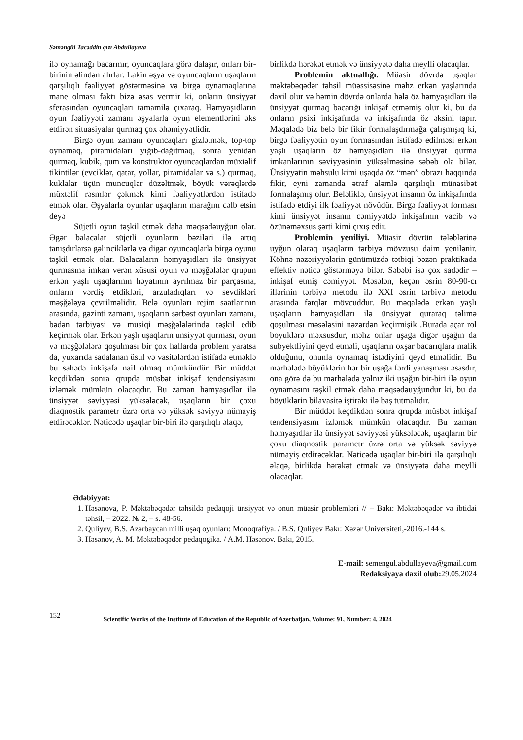Səməngül Tacəddin qızı Abdullayeva
ilə oynamağı bacarmır, oyuncaqlara görə dalaşır, onları bir-birinin əlindən alırlar. Lakin əşya və oyuncaqların uşaqların qarşılıqlı fəaliyyət göstərməsinə və birgə oynamaqlarına mane olması faktı bizə əsas vermir ki, onların ünsiyyət sferasından oyuncaqları tamamilə çıxaraq. Həmyaşıdların oyun fəaliyyəti zamanı əşyalarla oyun elementlərini əks etdirən situasiyalar qurmaq çox əhəmiyyətlidir.
Birgə oyun zamanı oyuncaqları gizlətmək, top-top oynamaq, piramidaları yığıb-dağıtmaq, sonra yenidən qurmaq, kubik, qum və konstruktor oyuncaqlardan müxtəlif tikintilər (evciklər, qatar, yollar, piramidalar və s.) qurmaq, kuklalar üçün muncuqlar düzəltmək, böyük vərəqlərdə müxtəlif rəsmlər çəkmək kimi fəaliyyətlərdən istifadə etmək olar. Əşyalarla oyunlar uşaqların marağını cəlb etsin deyə
Süjetli oyun təşkil etmək daha məqsədəuyğun olar. Əgər balacalar süjetli oyunların bəziləri ilə artıq tanışdırlarsa gəlinciklərlə və digər oyuncaqlarla birgə oyunu təşkil etmək olar. Balacaların həmyaşıdları ilə ünsiyyət qurmasına imkan verən xüsusi oyun və məşğələlər qrupun erkən yaşlı uşaqlarının həyatının ayrılmaz bir parçasına, onların vərdiş etdikləri, arzuladıqları və sevdikləri məşğələyə çevrilməlidir. Belə oyunları rejim saatlarının arasında, gəzinti zamanı, uşaqların sərbəst oyunları zamanı, bədən tərbiyəsi və musiqi məşğələlərində təşkil edib keçirmək olar. Erkən yaşlı uşaqların ünsiyyət qurması, oyun və məşğələlərə qoşulması bir çox hallarda problem yaratsa da, yuxarıda sadalanan üsul və vasitələrdən istifadə etməklə bu sahədə inkişafa nail olmaq mümkündür. Bir müddət keçdikdən sonra qrupda müsbət inkişaf tendensiyasını izləmək mümkün olacaqdır. Bu zaman həmyaşıdlar ilə ünsiyyət səviyyəsi yüksələcək, uşaqların bir çoxu diaqnostik parametr üzrə orta və yüksək səviyyə nümayiş etdirəcəklər. Nəticədə uşaqlar bir-biri ilə qarşılıqlı əlaqə,
birlikdə hərəkət etmək və ünsiyyətə daha meylli olacaqlar.
Problemin aktuallığı. Müasir dövrdə uşaqlar məktəbəqədər təhsil müəssisəsinə məhz erkən yaşlarında daxil olur və həmin dövrdə onlarda hələ öz həmyaşıdları ilə ünsiyyət qurmaq bacarığı inkişaf etməmiş olur ki, bu da onların psixi inkişafında və inkişafında öz əksini tapır. Məqalədə biz belə bir fikir formalaşdırmağa çalışmışıq ki, birgə fəaliyyətin oyun formasından istifadə edilməsi erkən yaşlı uşaqların öz həmyaşıdları ilə ünsiyyət qurma imkanlarının səviyyəsinin yüksəlməsinə səbəb ola bilər. Ünsiyyətin məhsulu kimi uşaqda öz “mən” obrazı haqqında fikir, eyni zamanda ətraf aləmlə qarşılıqlı münasibət formalaşmış olur. Beləliklə, ünsiyyət insanın öz inkişafında istifadə etdiyi ilk fəaliyyət növüdür. Birgə fəaliyyət forması kimi ünsiyyət insanın cəmiyyətdə inkişafının vacib və özünəməxsus şərti kimi çıxış edir.
Problemin yeniliyi. Müasir dövrün tələblərinə uyğun olaraq uşaqların tərbiyə mövzusu daim yenilənir. Köhnə nəzəriyyələrin günümüzdə tətbiqi bəzən praktikada effektiv nəticə göstərməyə bilər. Səbəbi isə çox sadədir – inkişaf etmiş cəmiyyət. Məsələn, keçən əsrin 80-90-cı illərinin tərbiyə metodu ilə XXI əsrin tərbiyə metodu arasında fərqlər mövcuddur. Bu məqalədə erkən yaşlı uşaqların həmyaşıdları ilə ünsiyyət quraraq təlimə qoşulması məsələsini nəzərdən keçirmişik .Burada açar rol böyüklərə məxsusdur, məhz onlar uşağa digər uşağın da subyektliyini qeyd etməli, uşaqların oxşar bacarıqlara malik olduğunu, onunla oynamaq istədiyini qeyd etməlidir. Bu mərhələdə böyüklərin hər bir uşağa fərdi yanaşması əsasdır, ona görə də bu mərhələdə yalnız iki uşağın bir-biri ilə oyun oynamasını təşkil etmək daha məqsədəuyğundur ki, bu da böyüklərin bilavasitə iştirakı ilə baş tutmalıdır.
Bir müddət keçdikdən sonra qrupda müsbət inkişaf tendensiyasını izləmək mümkün olacaqdır. Bu zaman həmyaşıdlar ilə ünsiyyət səviyyəsi yüksələcək, uşaqların bir çoxu diaqnostik parametr üzrə orta və yüksək səviyyə nümayiş etdirəcəklər. Nəticədə uşaqlar bir-biri ilə qarşılıqlı əlaqə, birlikdə hərəkət etmək və ünsiyyətə daha meylli olacaqlar.
Ədəbiyyat:
1. Həsənova, P. Məktəbəqədər təhsildə pedaqoji ünsiyyət və onun müasir problemləri // – Bakı: Məktəbəqədər və ibtidai təhsil, – 2022. № 2, – s. 48-56.
2. Quliyev, B.S. Azərbaycan milli uşaq oyunları: Monoqrafiya. / B.S. Quliyev Bakı: Xəzər Universiteti,-2016.-144 s.
3. Həsənov, A. M. Məktəbəqədər pedaqogika. / A.M. Həsənov. Bakı, 2015.
E-mail: semengul.abdullayeva@gmail.com
Redaksiyaya daxil olub: 29.05.2024
152
Scientific Works of the Institute of Education of the Republic of Azerbaijan, Volume: 91, Number: 4, 2024